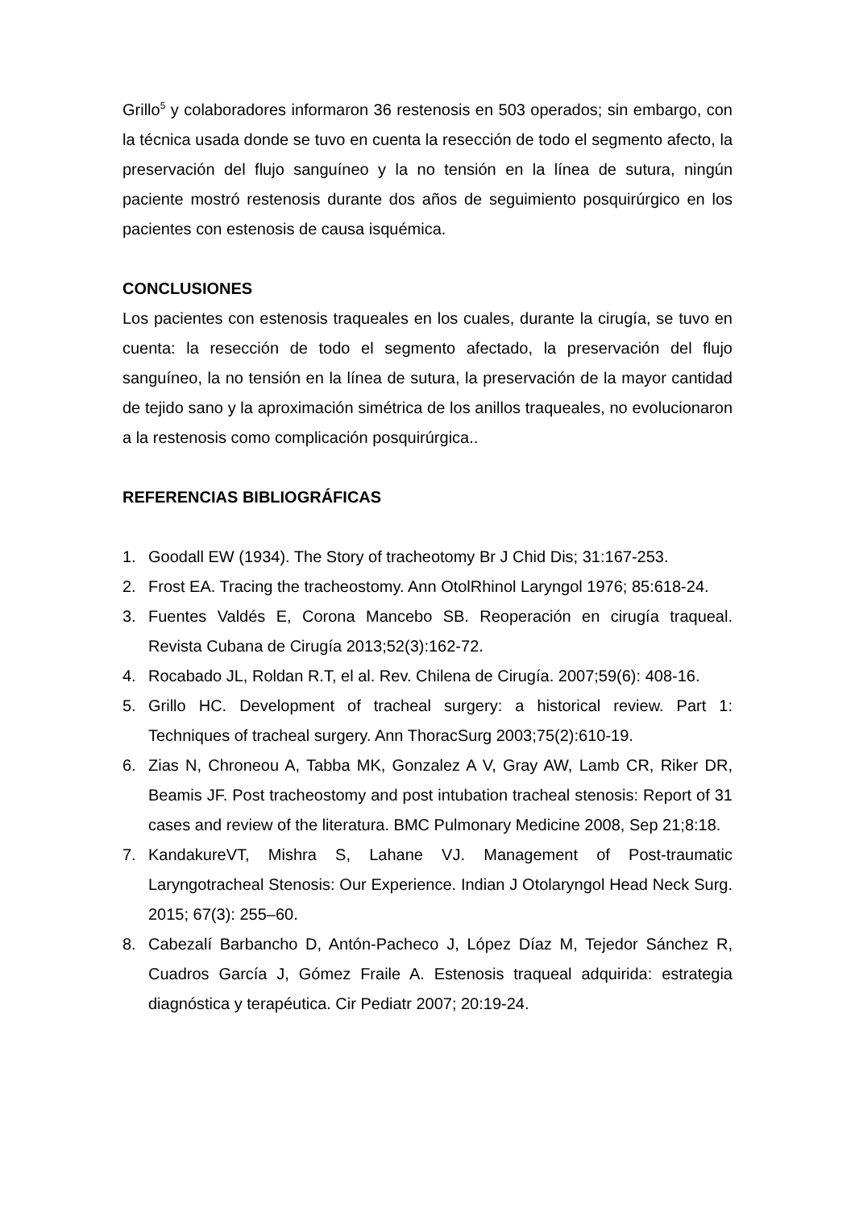Grillo<sup>5</sup> y colaboradores informaron 36 restenosis en 503 operados; sin embargo, con la técnica usada donde se tuvo en cuenta la resección de todo el segmento afecto, la preservación del flujo sanguíneo y la no tensión en la línea de sutura, ningún paciente mostró restenosis durante dos años de seguimiento posquirúrgico en los pacientes con estenosis de causa isquémica.
CONCLUSIONES
Los pacientes con estenosis traqueales en los cuales, durante la cirugía, se tuvo en cuenta: la resección de todo el segmento afectado, la preservación del flujo sanguíneo, la no tensión en la línea de sutura, la preservación de la mayor cantidad de tejido sano y la aproximación simétrica de los anillos traqueales, no evolucionaron a la restenosis como complicación posquirúrgica..
REFERENCIAS BIBLIOGRÁFICAS
1. Goodall EW (1934). The Story of tracheotomy Br J Chid Dis; 31:167-253.
2. Frost EA. Tracing the tracheostomy. Ann OtolRhinol Laryngol 1976; 85:618-24.
3. Fuentes Valdés E, Corona Mancebo SB. Reoperación en cirugía traqueal. Revista Cubana de Cirugía 2013;52(3):162-72.
4. Rocabado JL, Roldan R.T, el al. Rev. Chilena de Cirugía. 2007;59(6): 408-16.
5. Grillo HC. Development of tracheal surgery: a historical review. Part 1: Techniques of tracheal surgery. Ann ThoracSurg 2003;75(2):610-19.
6. Zias N, Chroneou A, Tabba MK, Gonzalez A V, Gray AW, Lamb CR, Riker DR, Beamis JF. Post tracheostomy and post intubation tracheal stenosis: Report of 31 cases and review of the literatura. BMC Pulmonary Medicine 2008, Sep 21;8:18.
7. KandakureVT, Mishra S, Lahane VJ. Management of Post-traumatic Laryngotracheal Stenosis: Our Experience. Indian J Otolaryngol Head Neck Surg. 2015; 67(3): 255–60.
8. Cabezalí Barbancho D, Antón-Pacheco J, López Díaz M, Tejedor Sánchez R, Cuadros García J, Gómez Fraile A. Estenosis traqueal adquirida: estrategia diagnóstica y terapéutica. Cir Pediatr 2007; 20:19-24.